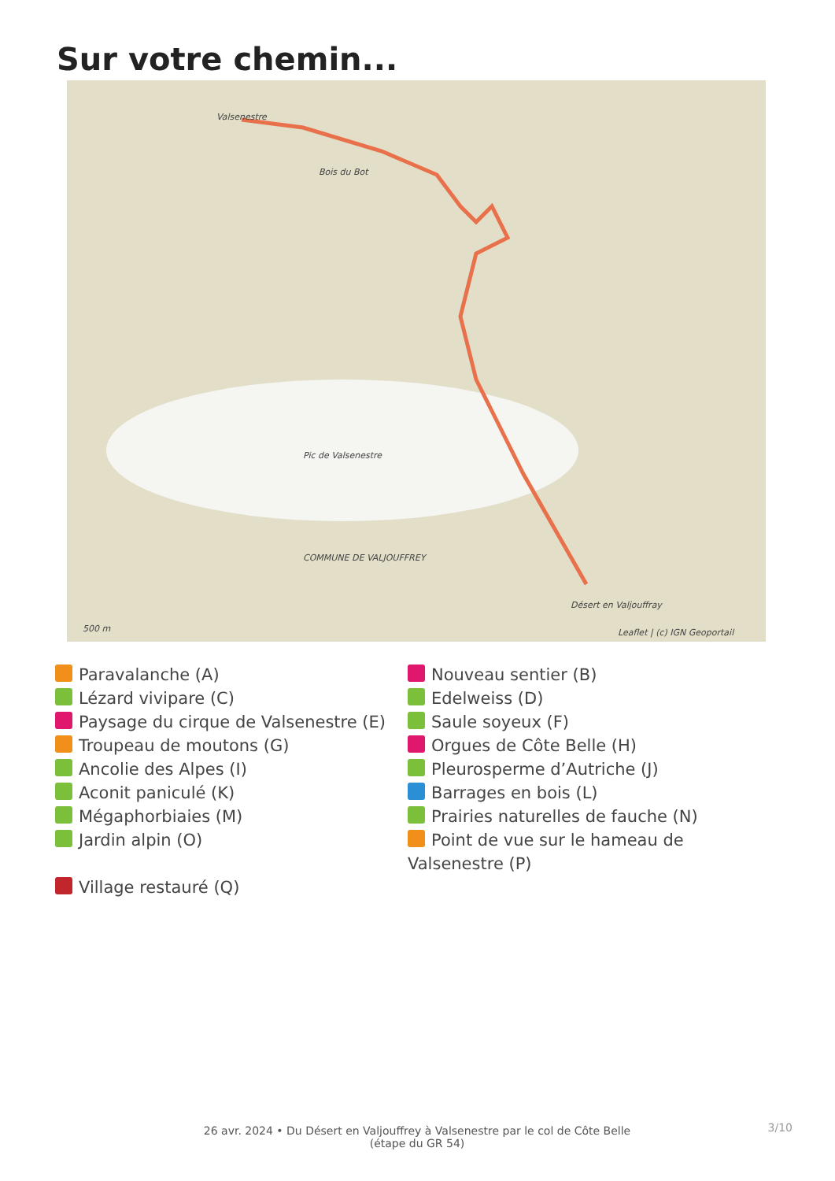Sur votre chemin...
Valsenestre
Bois du Bot
Pic de Valsenestre
COMMUNE DE VALJOUFFREY
Désert en Valjouffray
500 m Leaflet | (c) IGN Geoportail
Paravalanche (A)
Nouveau sentier (B)
Lézard vivipare (C)
Edelweiss (D)
Paysage du cirque de Valsenestre (E)
Saule soyeux (F)
Troupeau de moutons (G)
Orgues de Côte Belle (H)
Ancolie des Alpes (I)
Pleurosperme d’Autriche (J)
Aconit paniculé (K)
Barrages en bois (L)
Mégaphorbiaies (M)
Prairies naturelles de fauche (N)
Jardin alpin (O)
Point de vue sur le hameau de Valsenestre (P)
Village restauré (Q)
26 avr. 2024 • Du Désert en Valjouffrey à Valsenestre par le col de Côte Belle (étape du GR 54)
3/10